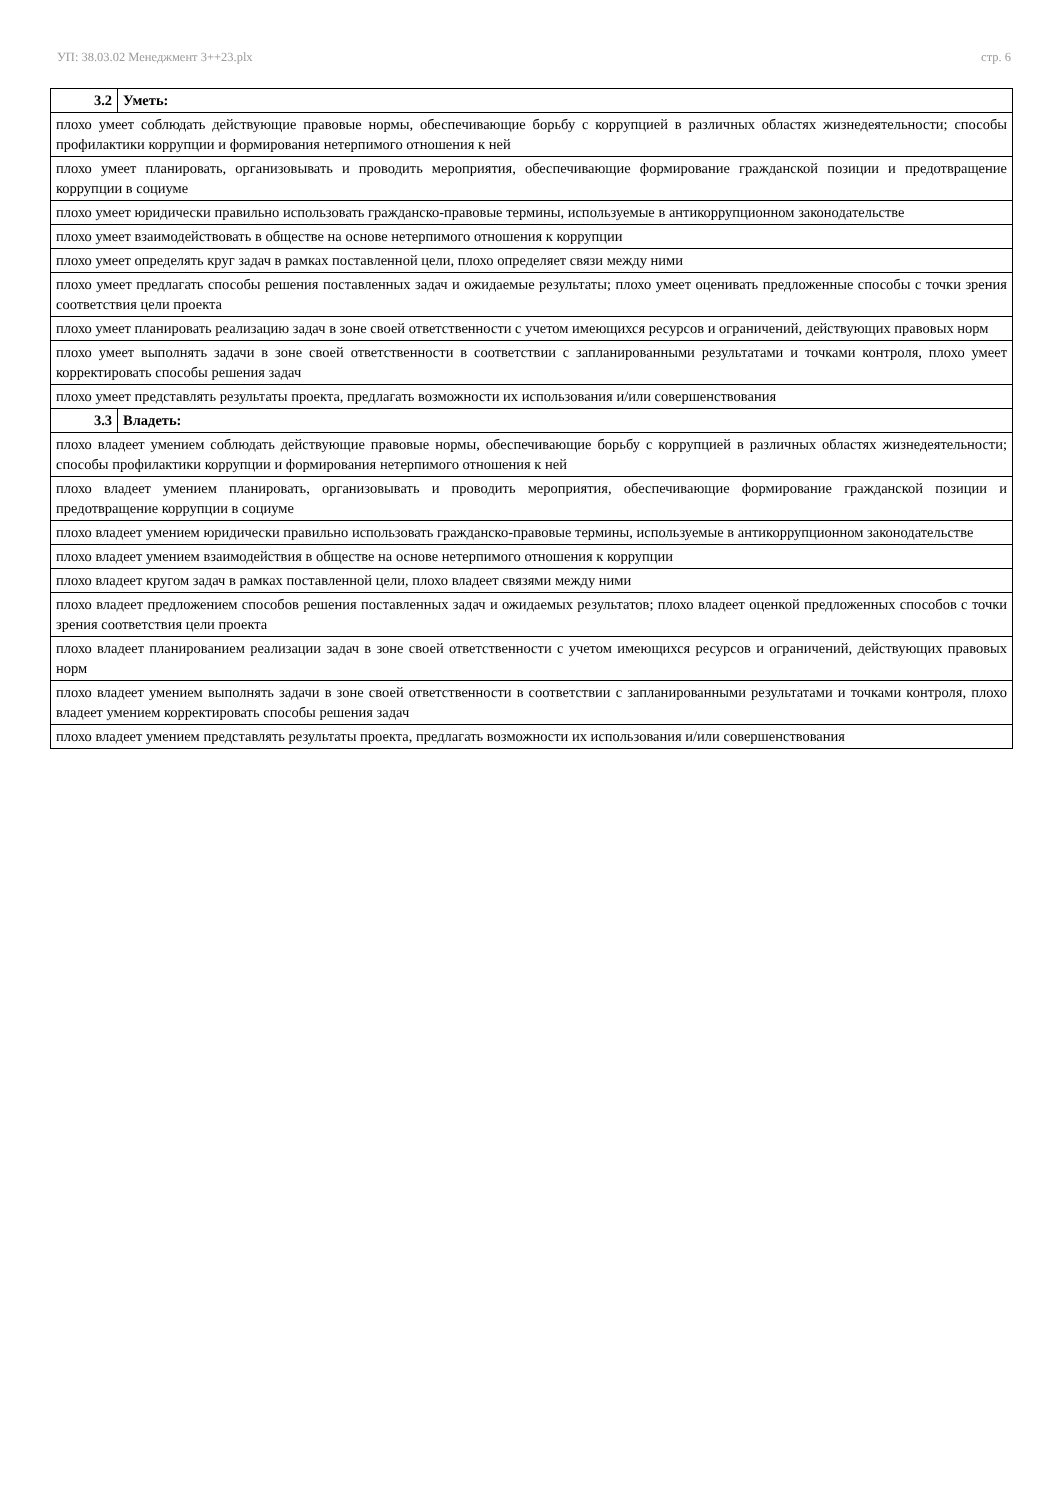УП: 38.03.02 Менеджмент 3++23.plx стр. 6
| 3.2 | Уметь: |
| плохо умеет соблюдать действующие правовые нормы, обеспечивающие борьбу с коррупцией в различных областях жизнедеятельности; способы профилактики коррупции и формирования нетерпимого отношения к ней | |
| плохо умеет планировать, организовывать и проводить мероприятия, обеспечивающие формирование гражданской позиции и предотвращение коррупции в социуме | |
| плохо умеет юридически правильно использовать гражданско-правовые термины, используемые в антикоррупционном законодательстве | |
| плохо умеет взаимодействовать в обществе на основе нетерпимого отношения к коррупции | |
| плохо умеет определять круг задач в рамках поставленной цели, плохо определяет связи между ними | |
| плохо умеет предлагать способы решения поставленных задач и ожидаемые результаты; плохо умеет оценивать предложенные способы с точки зрения соответствия цели проекта | |
| плохо умеет планировать реализацию задач в зоне своей ответственности с учетом имеющихся ресурсов и ограничений, действующих правовых норм | |
| плохо умеет выполнять задачи в зоне своей ответственности в соответствии с запланированными результатами и точками контроля, плохо умеет корректировать способы решения задач | |
| плохо умеет представлять результаты проекта, предлагать возможности их использования и/или совершенствования | |
| 3.3 | Владеть: |
| плохо владеет умением соблюдать действующие правовые нормы, обеспечивающие борьбу с коррупцией в различных областях жизнедеятельности; способы профилактики коррупции и формирования нетерпимого отношения к ней | |
| плохо владеет умением планировать, организовывать и проводить мероприятия, обеспечивающие формирование гражданской позиции и предотвращение коррупции в социуме | |
| плохо владеет умением юридически правильно использовать гражданско-правовые термины, используемые в антикоррупционном законодательстве | |
| плохо владеет умением взаимодействия в обществе на основе нетерпимого отношения к коррупции | |
| плохо владеет кругом задач в рамках поставленной цели, плохо владеет связями между ними | |
| плохо владеет предложением способов решения поставленных задач и ожидаемых результатов; плохо владеет оценкой предложенных способов с точки зрения соответствия цели проекта | |
| плохо владеет планированием реализации задач в зоне своей ответственности с учетом имеющихся ресурсов и ограничений, действующих правовых норм | |
| плохо владеет умением выполнять задачи в зоне своей ответственности в соответствии с запланированными результатами и точками контроля, плохо владеет умением корректировать способы решения задач | |
| плохо владеет умением представлять результаты проекта, предлагать возможности их использования и/или совершенствования | |